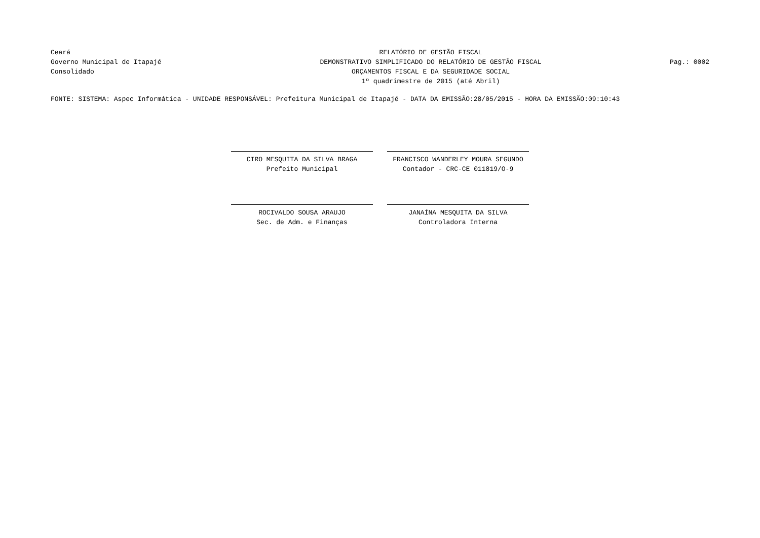Ceará
Governo Municipal de Itapajé
Consolidado
RELATÓRIO DE GESTÃO FISCAL
DEMONSTRATIVO SIMPLIFICADO DO RELATÓRIO DE GESTÃO FISCAL
ORÇAMENTOS FISCAL E DA SEGURIDADE SOCIAL
1º quadrimestre de 2015 (até Abril)
Pag.: 0002
FONTE: SISTEMA: Aspec Informática - UNIDADE RESPONSÁVEL: Prefeitura Municipal de Itapajé - DATA DA EMISSÃO:28/05/2015 - HORA DA EMISSÃO:09:10:43
CIRO MESQUITA DA SILVA BRAGA
Prefeito Municipal
FRANCISCO WANDERLEY MOURA SEGUNDO
Contador - CRC-CE 011819/O-9
ROCIVALDO SOUSA ARAUJO
Sec. de Adm. e Finanças
JANAÍNA MESQUITA DA SILVA
Controladora Interna